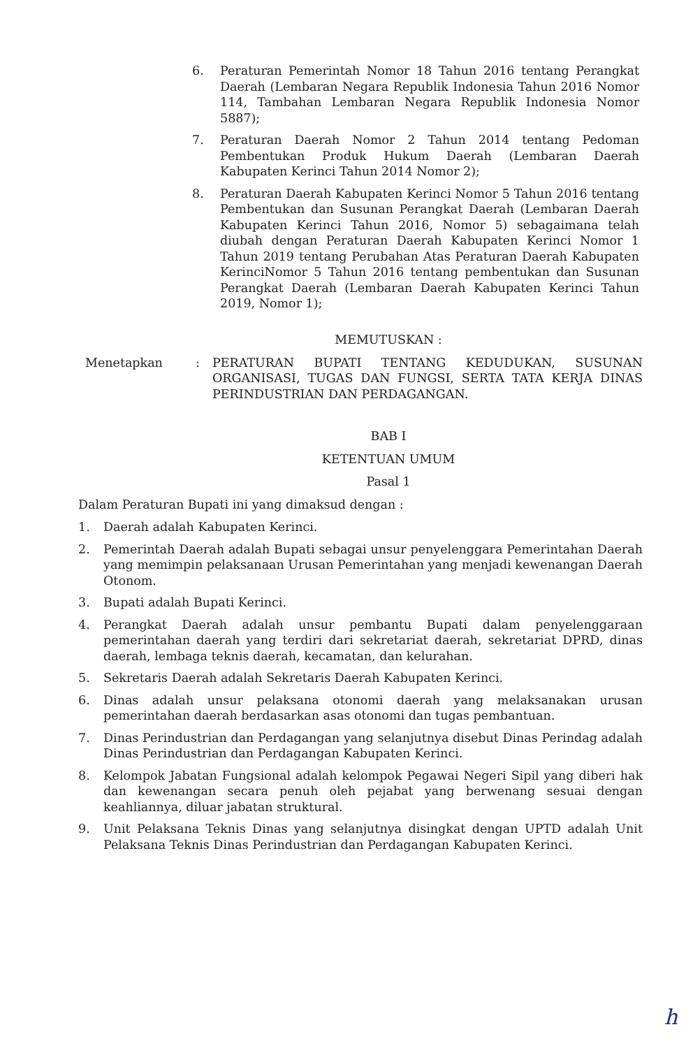6. Peraturan Pemerintah Nomor 18 Tahun 2016 tentang Perangkat Daerah (Lembaran Negara Republik Indonesia Tahun 2016 Nomor 114, Tambahan Lembaran Negara Republik Indonesia Nomor 5887);
7. Peraturan Daerah Nomor 2 Tahun 2014 tentang Pedoman Pembentukan Produk Hukum Daerah (Lembaran Daerah Kabupaten Kerinci Tahun 2014 Nomor 2);
8. Peraturan Daerah Kabupaten Kerinci Nomor 5 Tahun 2016 tentang Pembentukan dan Susunan Perangkat Daerah (Lembaran Daerah Kabupaten Kerinci Tahun 2016, Nomor 5) sebagaimana telah diubah dengan Peraturan Daerah Kabupaten Kerinci Nomor 1 Tahun 2019 tentang Perubahan Atas Peraturan Daerah Kabupaten KerinciNomor 5 Tahun 2016 tentang pembentukan dan Susunan Perangkat Daerah (Lembaran Daerah Kabupaten Kerinci Tahun 2019, Nomor 1);
MEMUTUSKAN :
Menetapkan: PERATURAN BUPATI TENTANG KEDUDUKAN, SUSUNAN ORGANISASI, TUGAS DAN FUNGSI, SERTA TATA KERJA DINAS PERINDUSTRIAN DAN PERDAGANGAN.
BAB I
KETENTUAN UMUM
Pasal 1
Dalam Peraturan Bupati ini yang dimaksud dengan :
1. Daerah adalah Kabupaten Kerinci.
2. Pemerintah Daerah adalah Bupati sebagai unsur penyelenggara Pemerintahan Daerah yang memimpin pelaksanaan Urusan Pemerintahan yang menjadi kewenangan Daerah Otonom.
3. Bupati adalah Bupati Kerinci.
4. Perangkat Daerah adalah unsur pembantu Bupati dalam penyelenggaraan pemerintahan daerah yang terdiri dari sekretariat daerah, sekretariat DPRD, dinas daerah, lembaga teknis daerah, kecamatan, dan kelurahan.
5. Sekretaris Daerah adalah Sekretaris Daerah Kabupaten Kerinci.
6. Dinas adalah unsur pelaksana otonomi daerah yang melaksanakan urusan pemerintahan daerah berdasarkan asas otonomi dan tugas pembantuan.
7. Dinas Perindustrian dan Perdagangan yang selanjutnya disebut Dinas Perindag adalah Dinas Perindustrian dan Perdagangan Kabupaten Kerinci.
8. Kelompok Jabatan Fungsional adalah kelompok Pegawai Negeri Sipil yang diberi hak dan kewenangan secara penuh oleh pejabat yang berwenang sesuai dengan keahliannya, diluar jabatan struktural.
9. Unit Pelaksana Teknis Dinas yang selanjutnya disingkat dengan UPTD adalah Unit Pelaksana Teknis Dinas Perindustrian dan Perdagangan Kabupaten Kerinci.
h